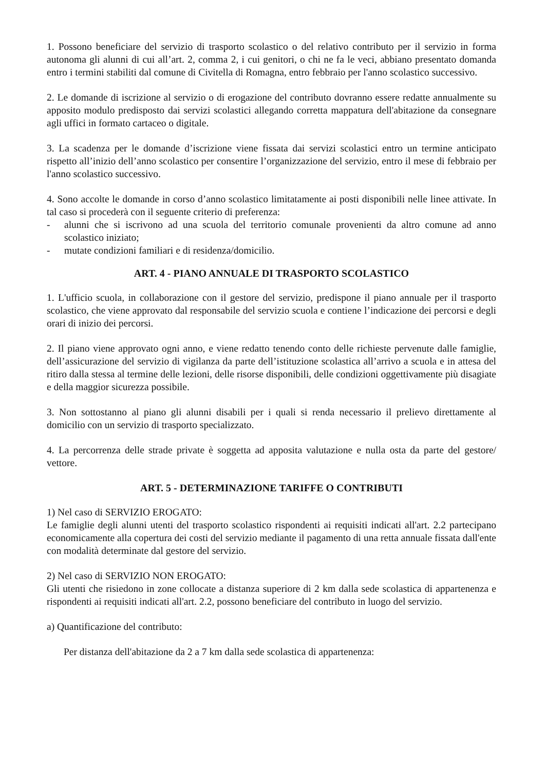1. Possono beneficiare del servizio di trasporto scolastico o del relativo contributo per il servizio in forma autonoma gli alunni di cui all’art. 2, comma 2, i cui genitori, o chi ne fa le veci, abbiano presentato domanda entro i termini stabiliti dal comune di Civitella di Romagna, entro febbraio per l'anno scolastico successivo.
2. Le domande di iscrizione al servizio o di erogazione del contributo dovranno essere redatte annualmente su apposito modulo predisposto dai servizi scolastici allegando corretta mappatura dell'abitazione da consegnare agli uffici in formato cartaceo o digitale.
3. La scadenza per le domande d’iscrizione viene fissata dai servizi scolastici entro un termine anticipato rispetto all’inizio dell’anno scolastico per consentire l’organizzazione del servizio, entro il mese di febbraio per l'anno scolastico successivo.
4. Sono accolte le domande in corso d’anno scolastico limitatamente ai posti disponibili nelle linee attivate. In tal caso si procederà con il seguente criterio di preferenza:
- alunni che si iscrivono ad una scuola del territorio comunale provenienti da altro comune ad anno scolastico iniziato;
- mutate condizioni familiari e di residenza/domicilio.
ART. 4 - PIANO ANNUALE DI TRASPORTO SCOLASTICO
1. L'ufficio scuola, in collaborazione con il gestore del servizio, predispone il piano annuale per il trasporto scolastico, che viene approvato dal responsabile del servizio scuola e contiene l’indicazione dei percorsi e degli orari di inizio dei percorsi.
2. Il piano viene approvato ogni anno, e viene redatto tenendo conto delle richieste pervenute dalle famiglie, dell’assicurazione del servizio di vigilanza da parte dell’istituzione scolastica all’arrivo a scuola e in attesa del ritiro dalla stessa al termine delle lezioni, delle risorse disponibili, delle condizioni oggettivamente più disagiate e della maggior sicurezza possibile.
3. Non sottostanno al piano gli alunni disabili per i quali si renda necessario il prelievo direttamente al domicilio con un servizio di trasporto specializzato.
4. La percorrenza delle strade private è soggetta ad apposita valutazione e nulla osta da parte del gestore/ vettore.
ART. 5 - DETERMINAZIONE TARIFFE O CONTRIBUTI
1) Nel caso di SERVIZIO EROGATO:
Le famiglie degli alunni utenti del trasporto scolastico rispondenti ai requisiti indicati all'art. 2.2 partecipano economicamente alla copertura dei costi del servizio mediante il pagamento di una retta annuale fissata dall'ente con modalità determinate dal gestore del servizio.
2) Nel caso di SERVIZIO NON EROGATO:
Gli utenti che risiedono in zone collocate a distanza superiore di 2 km dalla sede scolastica di appartenenza e rispondenti ai requisiti indicati all'art. 2.2, possono beneficiare del contributo in luogo del servizio.
a) Quantificazione del contributo:
Per distanza dell'abitazione da 2 a 7 km dalla sede scolastica di appartenenza: